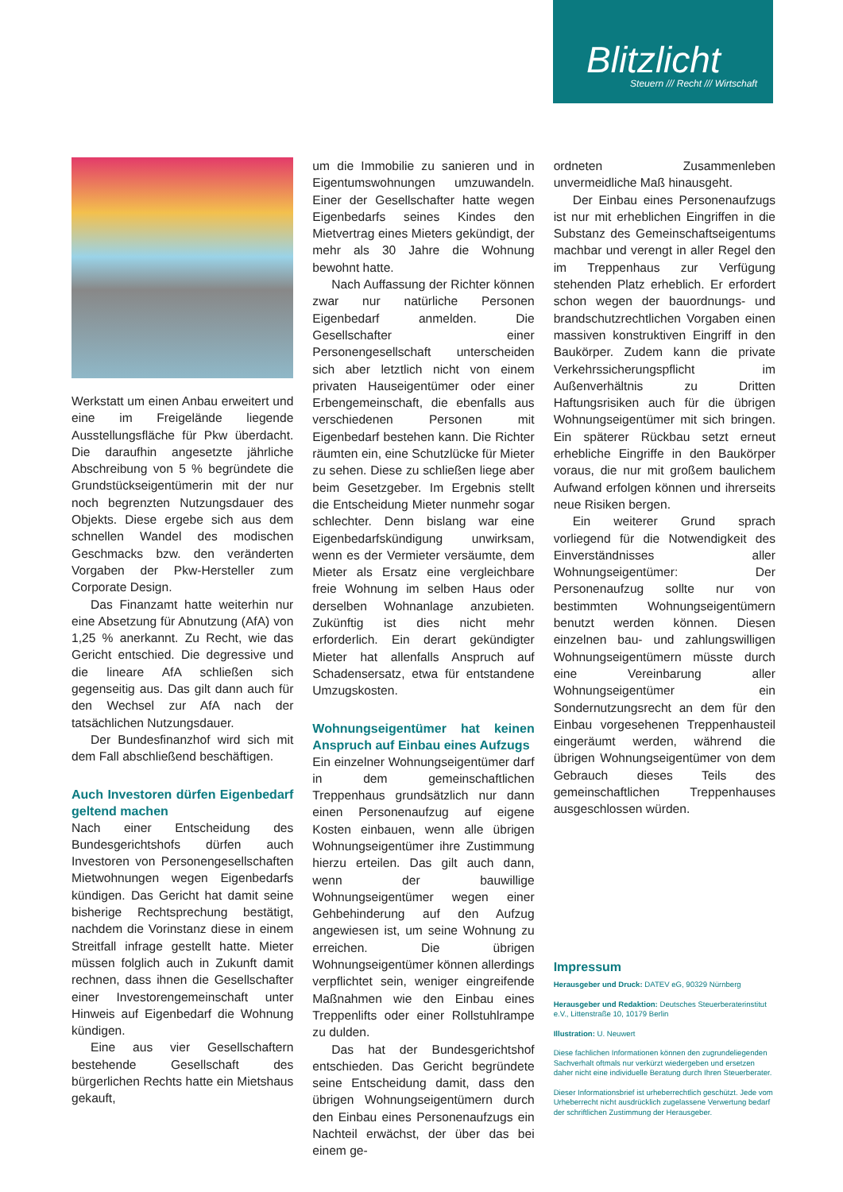Blitzlicht
Steuern /// Recht /// Wirtschaft
Werkstatt um einen Anbau erweitert und eine im Freigelände liegende Ausstellungsfläche für Pkw überdacht. Die daraufhin angesetzte jährliche Abschreibung von 5 % begründete die Grundstückseigentümerin mit der nur noch begrenzten Nutzungsdauer des Objekts. Diese ergebe sich aus dem schnellen Wandel des modischen Geschmacks bzw. den veränderten Vorgaben der Pkw-Hersteller zum Corporate Design.
Das Finanzamt hatte weiterhin nur eine Absetzung für Abnutzung (AfA) von 1,25 % anerkannt. Zu Recht, wie das Gericht entschied. Die degressive und die lineare AfA schließen sich gegenseitig aus. Das gilt dann auch für den Wechsel zur AfA nach der tatsächlichen Nutzungsdauer.
Der Bundesfinanzhof wird sich mit dem Fall abschließend beschäftigen.
Auch Investoren dürfen Eigenbedarf geltend machen
Nach einer Entscheidung des Bundesgerichtshofs dürfen auch Investoren von Personengesellschaften Mietwohnungen wegen Eigenbedarfs kündigen. Das Gericht hat damit seine bisherige Rechtsprechung bestätigt, nachdem die Vorinstanz diese in einem Streitfall infrage gestellt hatte. Mieter müssen folglich auch in Zukunft damit rechnen, dass ihnen die Gesellschafter einer Investorengemeinschaft unter Hinweis auf Eigenbedarf die Wohnung kündigen.
Eine aus vier Gesellschaftern bestehende Gesellschaft des bürgerlichen Rechts hatte ein Mietshaus gekauft,
um die Immobilie zu sanieren und in Eigentumswohnungen umzuwandeln. Einer der Gesellschafter hatte wegen Eigenbedarfs seines Kindes den Mietvertrag eines Mieters gekündigt, der mehr als 30 Jahre die Wohnung bewohnt hatte.
Nach Auffassung der Richter können zwar nur natürliche Personen Eigenbedarf anmelden. Die Gesellschafter einer Personengesellschaft unterscheiden sich aber letztlich nicht von einem privaten Hauseigentümer oder einer Erbengemeinschaft, die ebenfalls aus verschiedenen Personen mit Eigenbedarf bestehen kann. Die Richter räumten ein, eine Schutzlücke für Mieter zu sehen. Diese zu schließen liege aber beim Gesetzgeber. Im Ergebnis stellt die Entscheidung Mieter nunmehr sogar schlechter. Denn bislang war eine Eigenbedarfskündigung unwirksam, wenn es der Vermieter versäumte, dem Mieter als Ersatz eine vergleichbare freie Wohnung im selben Haus oder derselben Wohnanlage anzubieten. Zukünftig ist dies nicht mehr erforderlich. Ein derart gekündigter Mieter hat allenfalls Anspruch auf Schadensersatz, etwa für entstandene Umzugskosten.
Wohnungseigentümer hat keinen Anspruch auf Einbau eines Aufzugs
Ein einzelner Wohnungseigentümer darf in dem gemeinschaftlichen Treppenhaus grundsätzlich nur dann einen Personenaufzug auf eigene Kosten einbauen, wenn alle übrigen Wohnungseigentümer ihre Zustimmung hierzu erteilen. Das gilt auch dann, wenn der bauwillige Wohnungseigentümer wegen einer Gehbehinderung auf den Aufzug angewiesen ist, um seine Wohnung zu erreichen. Die übrigen Wohnungseigentümer können allerdings verpflichtet sein, weniger eingreifende Maßnahmen wie den Einbau eines Treppenlifts oder einer Rollstuhlrampe zu dulden.
Das hat der Bundesgerichtshof entschieden. Das Gericht begründete seine Entscheidung damit, dass den übrigen Wohnungseigentümern durch den Einbau eines Personenaufzugs ein Nachteil erwächst, der über das bei einem ge-
ordneten Zusammenleben unvermeidliche Maß hinausgeht.
Der Einbau eines Personenaufzugs ist nur mit erheblichen Eingriffen in die Substanz des Gemeinschaftseigentums machbar und verengt in aller Regel den im Treppenhaus zur Verfügung stehenden Platz erheblich. Er erfordert schon wegen der bauordnungs- und brandschutzrechtlichen Vorgaben einen massiven konstruktiven Eingriff in den Baukörper. Zudem kann die private Verkehrssicherungspflicht im Außenverhältnis zu Dritten Haftungsrisiken auch für die übrigen Wohnungseigentümer mit sich bringen. Ein späterer Rückbau setzt erneut erhebliche Eingriffe in den Baukörper voraus, die nur mit großem baulichem Aufwand erfolgen können und ihrerseits neue Risiken bergen.
Ein weiterer Grund sprach vorliegend für die Notwendigkeit des Einverständnisses aller Wohnungseigentümer: Der Personenaufzug sollte nur von bestimmten Wohnungseigentümern benutzt werden können. Diesen einzelnen bau- und zahlungswilligen Wohnungseigentümern müsste durch eine Vereinbarung aller Wohnungseigentümer ein Sondernutzungsrecht an dem für den Einbau vorgesehenen Treppenhausteil eingeräumt werden, während die übrigen Wohnungseigentümer von dem Gebrauch dieses Teils des gemeinschaftlichen Treppenhauses ausgeschlossen würden.
Impressum
Herausgeber und Druck: DATEV eG, 90329 Nürnberg
Herausgeber und Redaktion: Deutsches Steuerberaterinstitut e.V., Littenstraße 10, 10179 Berlin
Illustration: U. Neuwert
Diese fachlichen Informationen können den zugrundeliegenden Sachverhalt oftmals nur verkürzt wiedergeben und ersetzen daher nicht eine individuelle Beratung durch Ihren Steuerberater.
Dieser Informationsbrief ist urheberrechtlich geschützt. Jede vom Urheberrecht nicht ausdrücklich zugelassene Verwertung bedarf der schriftlichen Zustimmung der Herausgeber.